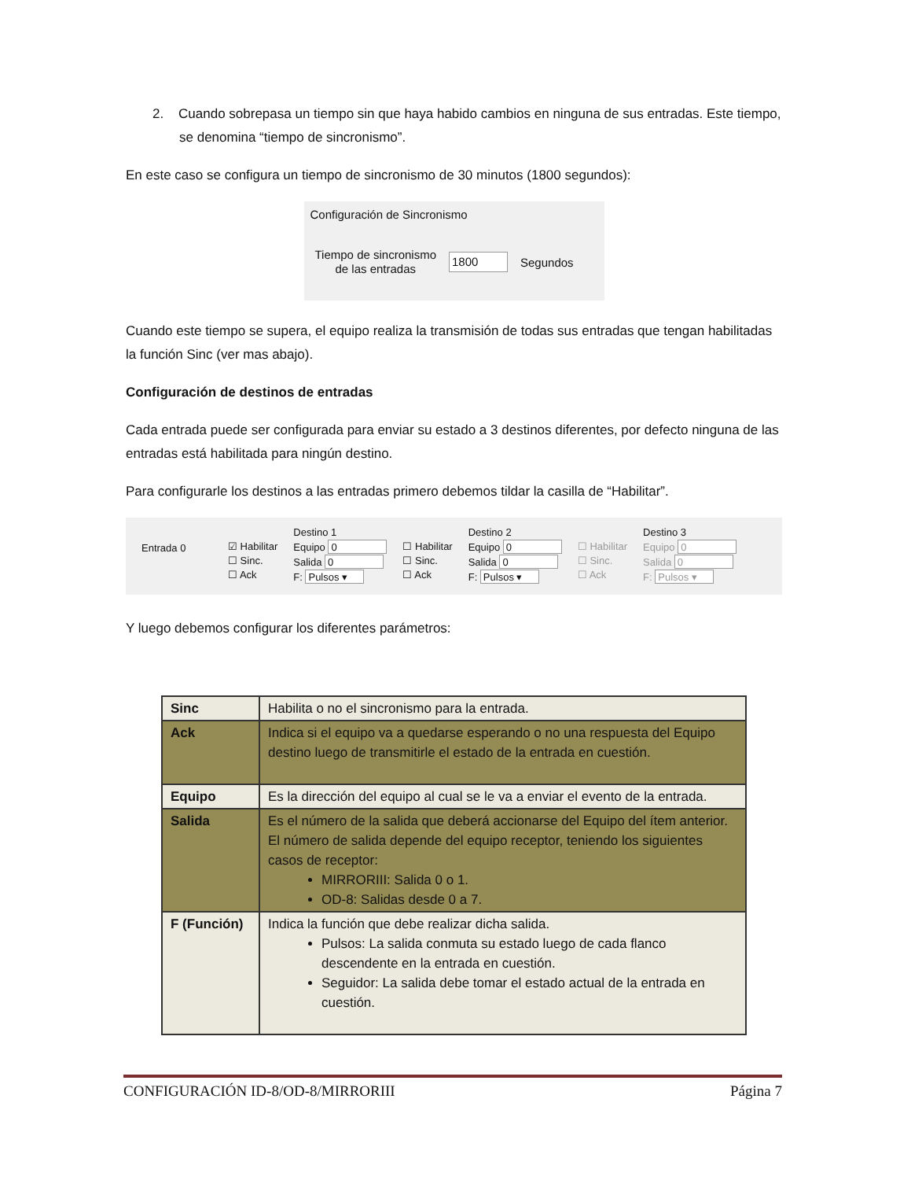2. Cuando sobrepasa un tiempo sin que haya habido cambios en ninguna de sus entradas. Este tiempo, se denomina “tiempo de sincronismo”.
En este caso se configura un tiempo de sincronismo de 30 minutos (1800 segundos):
Configuración de Sincronismo
Tiempo de sincronismo
de las entradas
1800 Segundos
Cuando este tiempo se supera, el equipo realiza la transmisión de todas sus entradas que tengan habilitadas la función Sinc (ver mas abajo).
Configuración de destinos de entradas
Cada entrada puede ser configurada para enviar su estado a 3 destinos diferentes, por defecto ninguna de las entradas está habilitada para ningún destino.
Para configurarle los destinos a las entradas primero debemos tildar la casilla de “Habilitar”.
Entrada 0
☑ Habilitar
☐ Sinc.
☐ Ack
Destino 1
Equipo 0
Salida 0
F: Pulsos ▾
☐ Habilitar
☐ Sinc.
☐ Ack
Destino 2
Equipo 0
Salida 0
F: Pulsos ▾
☐ Habilitar
☐ Sinc.
☐ Ack
Destino 3
Equipo 0
Salida 0
F: Pulsos ▾
Y luego debemos configurar los diferentes parámetros:
| Sinc | Habilita o no el sincronismo para la entrada. |
| Ack | Indica si el equipo va a quedarse esperando o no una respuesta del Equipo destino luego de transmitirle el estado de la entrada en cuestión. |
| Equipo | Es la dirección del equipo al cual se le va a enviar el evento de la entrada. |
| Salida | Es el número de la salida que deberá accionarse del Equipo del ítem anterior. El número de salida depende del equipo receptor, teniendo los siguientes casos de receptor: MIRRORIII: Salida 0 o 1. OD-8: Salidas desde 0 a 7. |
| F (Función) | Indica la función que debe realizar dicha salida. Pulsos: La salida conmuta su estado luego de cada flanco descendente en la entrada en cuestión. Seguidor: La salida debe tomar el estado actual de la entrada en cuestión. |
CONFIGURACIÓN ID-8/OD-8/MIRRORIII Página 7